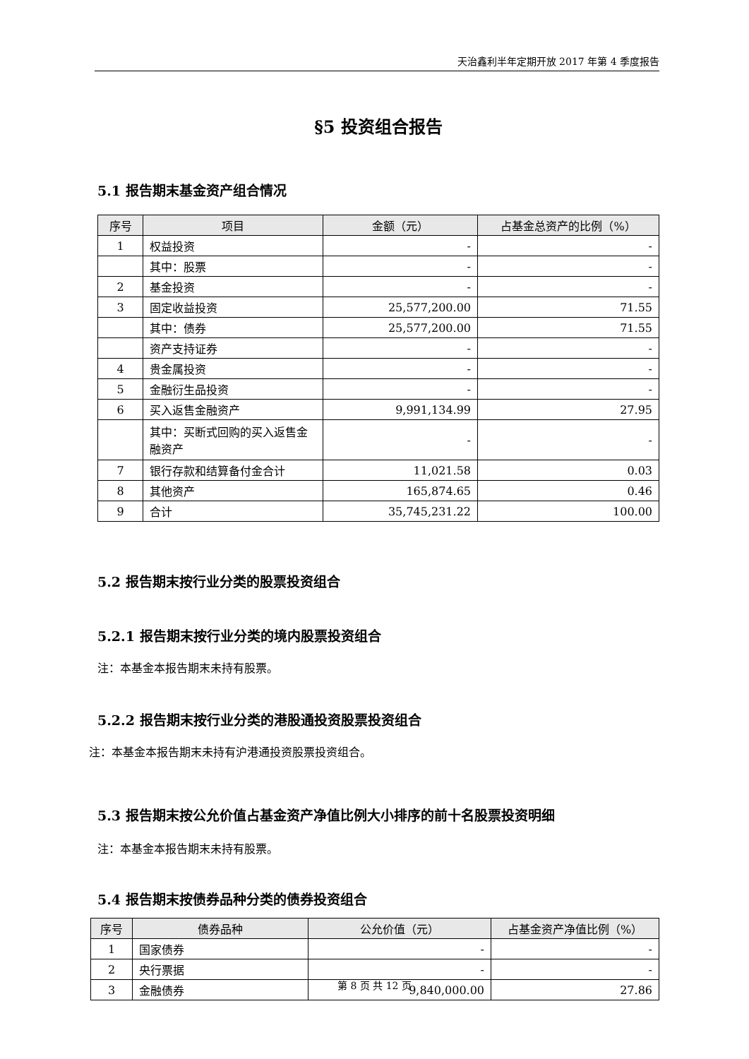天治鑫利半年定期开放 2017 年第 4 季度报告
§5 投资组合报告
5.1 报告期末基金资产组合情况
| 序号 | 项目 | 金额（元） | 占基金总资产的比例（%） |
| --- | --- | --- | --- |
| 1 | 权益投资 | - | - |
| | 其中：股票 | - | - |
| 2 | 基金投资 | - | - |
| 3 | 固定收益投资 | 25,577,200.00 | 71.55 |
| | 其中：债券 | 25,577,200.00 | 71.55 |
| | 资产支持证券 | - | - |
| 4 | 贵金属投资 | - | - |
| 5 | 金融衍生品投资 | - | - |
| 6 | 买入返售金融资产 | 9,991,134.99 | 27.95 |
| | 其中：买断式回购的买入返售金融资产 | - | - |
| 7 | 银行存款和结算备付金合计 | 11,021.58 | 0.03 |
| 8 | 其他资产 | 165,874.65 | 0.46 |
| 9 | 合计 | 35,745,231.22 | 100.00 |
5.2 报告期末按行业分类的股票投资组合
5.2.1 报告期末按行业分类的境内股票投资组合
注：本基金本报告期末未持有股票。
5.2.2 报告期末按行业分类的港股通投资股票投资组合
注：本基金本报告期末未持有沪港通投资股票投资组合。
5.3 报告期末按公允价值占基金资产净值比例大小排序的前十名股票投资明细
注：本基金本报告期末未持有股票。
5.4 报告期末按债券品种分类的债券投资组合
| 序号 | 债券品种 | 公允价值（元） | 占基金资产净值比例（%） |
| --- | --- | --- | --- |
| 1 | 国家债券 | - | - |
| 2 | 央行票据 | - | - |
| 3 | 金融债券 | 9,840,000.00 | 27.86 |
第 8 页 共 12 页